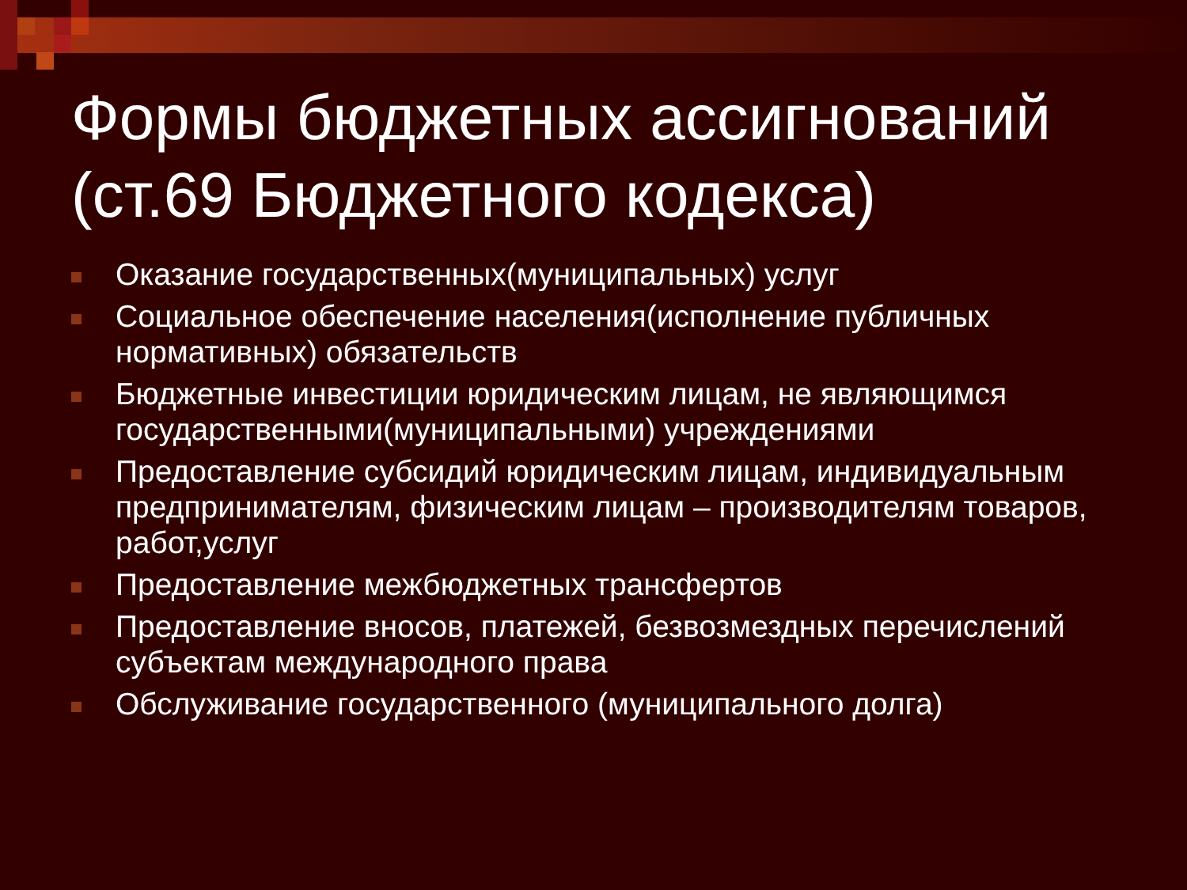Формы бюджетных ассигнований (ст.69 Бюджетного кодекса)
Оказание государственных(муниципальных) услуг
Социальное обеспечение населения(исполнение публичных нормативных) обязательств
Бюджетные инвестиции юридическим лицам, не являющимся государственными(муниципальными) учреждениями
Предоставление субсидий юридическим лицам, индивидуальным предпринимателям, физическим лицам – производителям товаров, работ,услуг
Предоставление межбюджетных трансфертов
Предоставление вносов, платежей, безвозмездных перечислений субъектам международного права
Обслуживание государственного (муниципального долга)